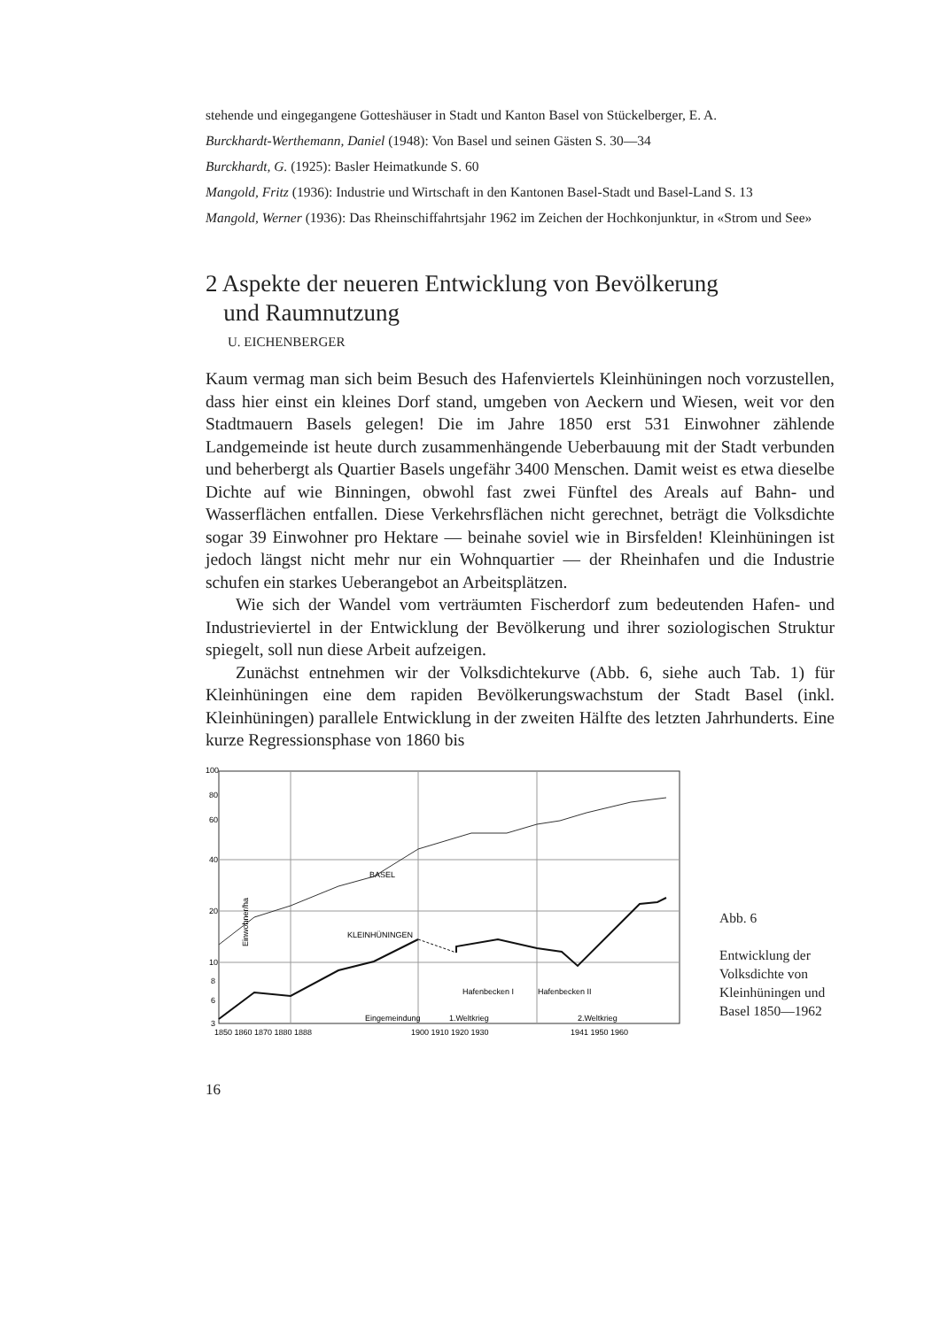stehende und eingegangene Gotteshäuser in Stadt und Kanton Basel von Stückelberger, E. A.
Burckhardt-Werthemann, Daniel (1948): Von Basel und seinen Gästen S. 30—34
Burckhardt, G. (1925): Basler Heimatkunde S. 60
Mangold, Fritz (1936): Industrie und Wirtschaft in den Kantonen Basel-Stadt und Basel-Land S. 13
Mangold, Werner (1936): Das Rheinschiffahrtsjahr 1962 im Zeichen der Hochkonjunktur, in «Strom und See»
2 Aspekte der neueren Entwicklung von Bevölkerung
und Raumnutzung
U. EICHENBERGER
Kaum vermag man sich beim Besuch des Hafenviertels Kleinhüningen noch vorzustellen, dass hier einst ein kleines Dorf stand, umgeben von Aeckern und Wiesen, weit vor den Stadtmauern Basels gelegen! Die im Jahre 1850 erst 531 Einwohner zählende Landgemeinde ist heute durch zusammenhängende Ueberbauung mit der Stadt verbunden und beherbergt als Quartier Basels ungefähr 3400 Menschen. Damit weist es etwa dieselbe Dichte auf wie Binningen, obwohl fast zwei Fünftel des Areals auf Bahn- und Wasserflächen entfallen. Diese Verkehrsflächen nicht gerechnet, beträgt die Volksdichte sogar 39 Einwohner pro Hektare — beinahe soviel wie in Birsfelden! Kleinhüningen ist jedoch längst nicht mehr nur ein Wohnquartier — der Rheinhafen und die Industrie schufen ein starkes Ueberangebot an Arbeitsplätzen.
Wie sich der Wandel vom verträumten Fischerdorf zum bedeutenden Hafen- und Industrieviertel in der Entwicklung der Bevölkerung und ihrer soziologischen Struktur spiegelt, soll nun diese Arbeit aufzeigen.
Zunächst entnehmen wir der Volksdichtekurve (Abb. 6, siehe auch Tab. 1) für Kleinhüningen eine dem rapiden Bevölkerungswachstum der Stadt Basel (inkl. Kleinhüningen) parallele Entwicklung in der zweiten Hälfte des letzten Jahrhunderts. Eine kurze Regressionsphase von 1860 bis
100
80
60
40
20
10
8
6
3
Einwohner/ha
BASEL
KLEINHÜNINGEN
Hafenbecken I
Hafenbecken II
Eingemeindung
1.Weltkrieg
2.Weltkrieg
1850 1860 1870 1880 1888
1900 1910 1920 1930
1941 1950 1960
Abb. 6
Entwicklung der Volksdichte von Kleinhüningen und Basel 1850—1962
16